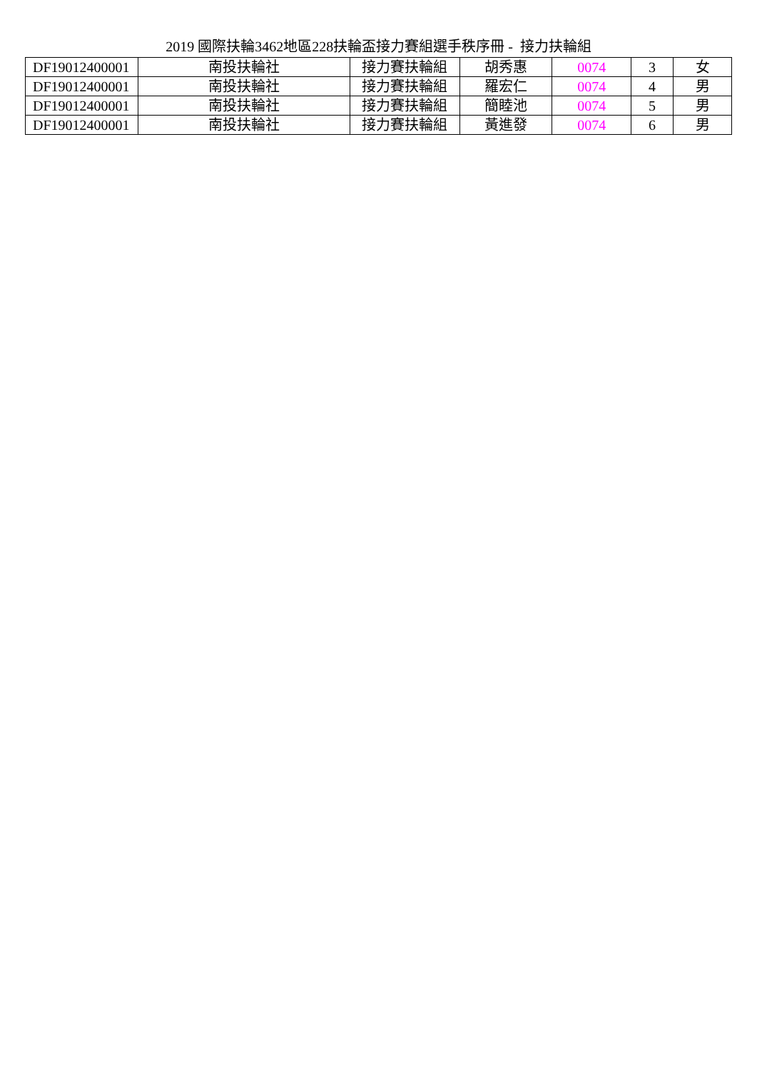2019 國際扶輪3462地區228扶輪盃接力賽組選手秩序冊 - 接力扶輪組
| DF19012400001 | 南投扶輪社 | 接力賽扶輪組 | 胡秀惠 | 0074 | 3 | 女 |
| DF19012400001 | 南投扶輪社 | 接力賽扶輪組 | 羅宏仁 | 0074 | 4 | 男 |
| DF19012400001 | 南投扶輪社 | 接力賽扶輪組 | 簡睦池 | 0074 | 5 | 男 |
| DF19012400001 | 南投扶輪社 | 接力賽扶輪組 | 黃進發 | 0074 | 6 | 男 |